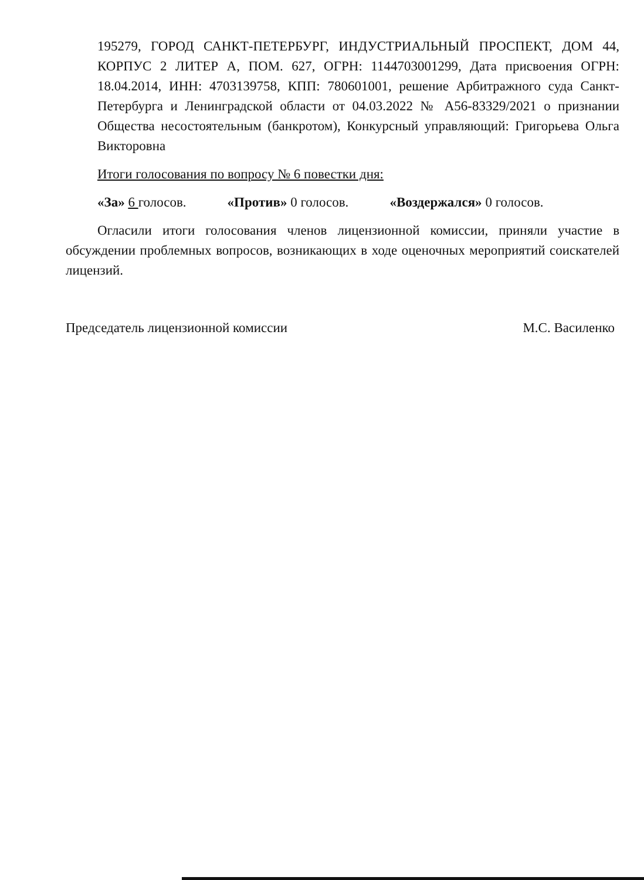195279, ГОРОД САНКТ-ПЕТЕРБУРГ, ИНДУСТРИАЛЬНЫЙ ПРОСПЕКТ, ДОМ 44, КОРПУС 2 ЛИТЕР А, ПОМ. 627, ОГРН: 1144703001299, Дата присвоения ОГРН: 18.04.2014, ИНН: 4703139758, КПП: 780601001, решение Арбитражного суда Санкт-Петербурга и Ленинградской области от 04.03.2022 № А56-83329/2021 о признании Общества несостоятельным (банкротом), Конкурсный управляющий: Григорьева Ольга Викторовна
Итоги голосования по вопросу № 6 повестки дня:
«За» 6 голосов. «Против» 0 голосов. «Воздержался» 0 голосов.
Огласили итоги голосования членов лицензионной комиссии, приняли участие в обсуждении проблемных вопросов, возникающих в ходе оценочных мероприятий соискателей лицензий.
Председатель лицензионной комиссии М.С. Василенко